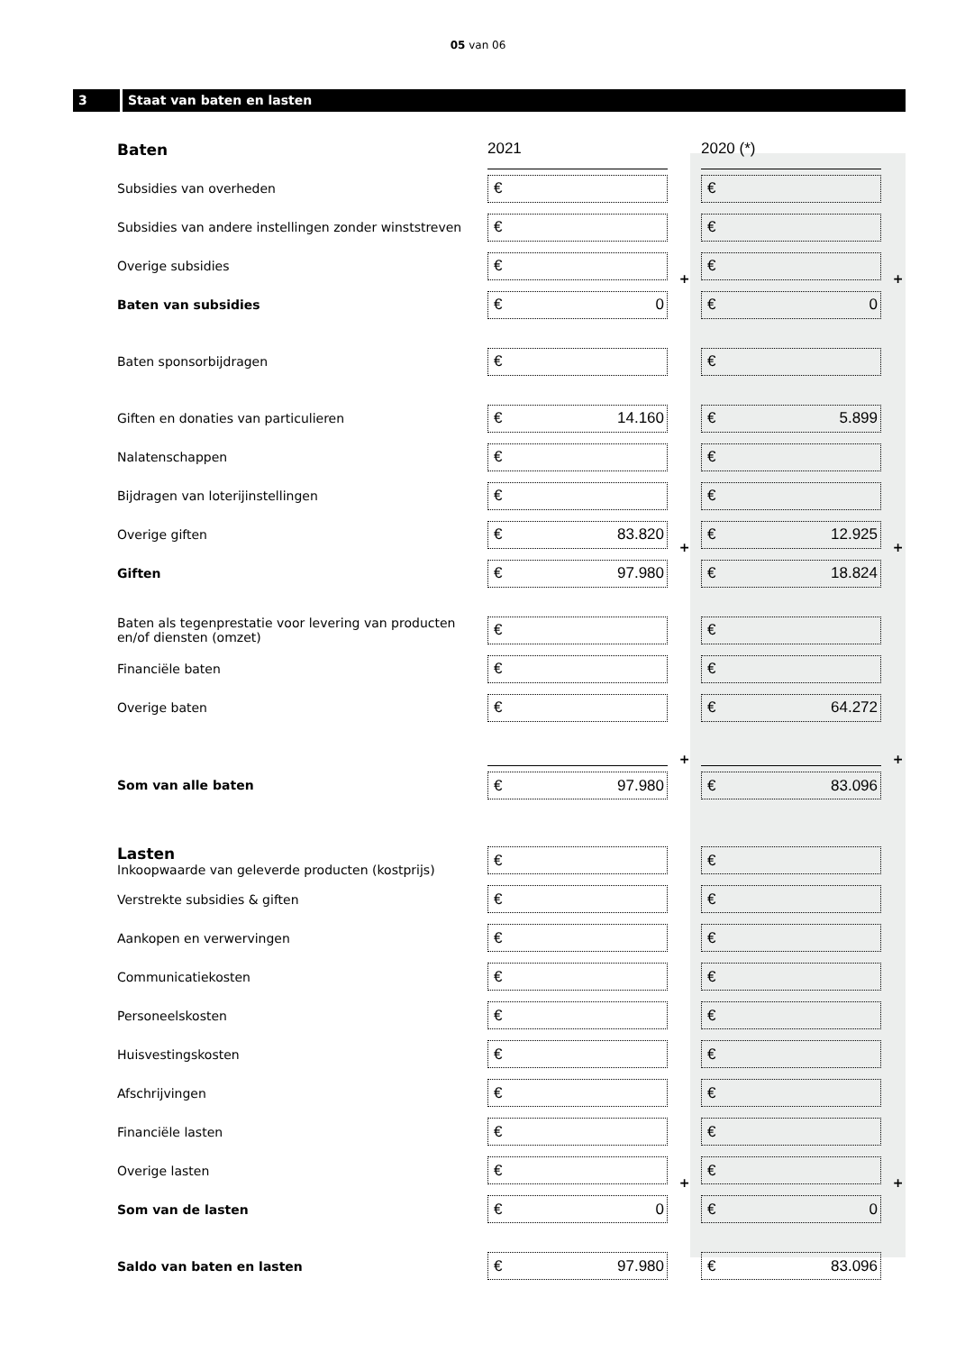05 van 06
3 Staat van baten en lasten
| Baten | 2021 | | 2020 (*) | |
| Subsidies van overheden | € | | € | |
| Subsidies van andere instellingen zonder winststreven | € | | € | |
| Overige subsidies | € | + | € | + |
| Baten van subsidies | € 0 | | € 0 | |
| Baten sponsorbijdragen | € | | € | |
| Giften en donaties van particulieren | € 14.160 | | € 5.899 | |
| Nalatenschappen | € | | € | |
| Bijdragen van loterijinstellingen | € | | € | |
| Overige giften | € 83.820 | + | € 12.925 | + |
| Giften | € 97.980 | | € 18.824 | |
| Baten als tegenprestatie voor levering van producten en/of diensten (omzet) | € | | € | |
| Financiële baten | € | | € | |
| Overige baten | € | | € 64.272 | |
| | | + | | + |
| Som van alle baten | € 97.980 | | € 83.096 | |
| Lasten Inkoopwaarde van geleverde producten (kostprijs) | € | | € | |
| Verstrekte subsidies & giften | € | | € | |
| Aankopen en verwervingen | € | | € | |
| Communicatiekosten | € | | € | |
| Personeelskosten | € | | € | |
| Huisvestingskosten | € | | € | |
| Afschrijvingen | € | | € | |
| Financiële lasten | € | | € | |
| Overige lasten | € | + | € | + |
| Som van de lasten | € 0 | | € 0 | |
| Saldo van baten en lasten | € 97.980 | | € 83.096 | |